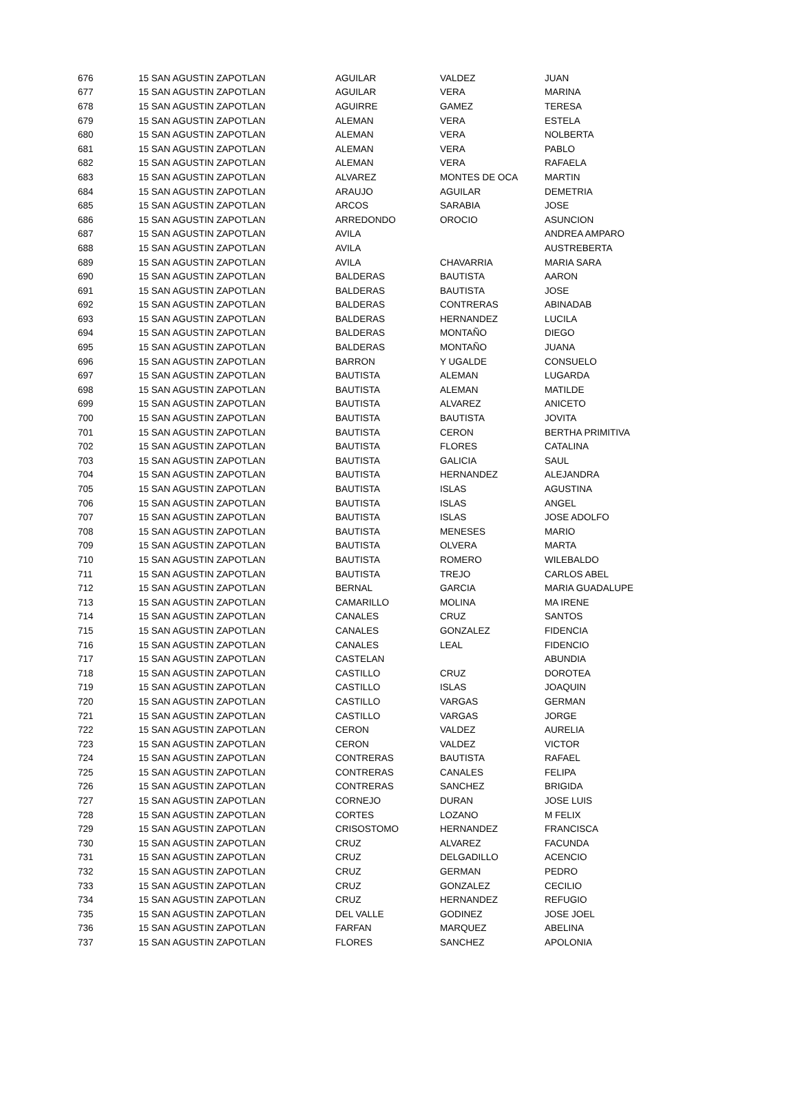| 676 | 15 SAN AGUSTIN ZAPOTLAN | AGUILAR | VALDEZ | JUAN |
| 677 | 15 SAN AGUSTIN ZAPOTLAN | AGUILAR | VERA | MARINA |
| 678 | 15 SAN AGUSTIN ZAPOTLAN | AGUIRRE | GAMEZ | TERESA |
| 679 | 15 SAN AGUSTIN ZAPOTLAN | ALEMAN | VERA | ESTELA |
| 680 | 15 SAN AGUSTIN ZAPOTLAN | ALEMAN | VERA | NOLBERTA |
| 681 | 15 SAN AGUSTIN ZAPOTLAN | ALEMAN | VERA | PABLO |
| 682 | 15 SAN AGUSTIN ZAPOTLAN | ALEMAN | VERA | RAFAELA |
| 683 | 15 SAN AGUSTIN ZAPOTLAN | ALVAREZ | MONTES DE OCA | MARTIN |
| 684 | 15 SAN AGUSTIN ZAPOTLAN | ARAUJO | AGUILAR | DEMETRIA |
| 685 | 15 SAN AGUSTIN ZAPOTLAN | ARCOS | SARABIA | JOSE |
| 686 | 15 SAN AGUSTIN ZAPOTLAN | ARREDONDO | OROCIO | ASUNCION |
| 687 | 15 SAN AGUSTIN ZAPOTLAN | AVILA | | ANDREA AMPARO |
| 688 | 15 SAN AGUSTIN ZAPOTLAN | AVILA | | AUSTREBERTA |
| 689 | 15 SAN AGUSTIN ZAPOTLAN | AVILA | CHAVARRIA | MARIA SARA |
| 690 | 15 SAN AGUSTIN ZAPOTLAN | BALDERAS | BAUTISTA | AARON |
| 691 | 15 SAN AGUSTIN ZAPOTLAN | BALDERAS | BAUTISTA | JOSE |
| 692 | 15 SAN AGUSTIN ZAPOTLAN | BALDERAS | CONTRERAS | ABINADAB |
| 693 | 15 SAN AGUSTIN ZAPOTLAN | BALDERAS | HERNANDEZ | LUCILA |
| 694 | 15 SAN AGUSTIN ZAPOTLAN | BALDERAS | MONTAÑO | DIEGO |
| 695 | 15 SAN AGUSTIN ZAPOTLAN | BALDERAS | MONTAÑO | JUANA |
| 696 | 15 SAN AGUSTIN ZAPOTLAN | BARRON | Y UGALDE | CONSUELO |
| 697 | 15 SAN AGUSTIN ZAPOTLAN | BAUTISTA | ALEMAN | LUGARDA |
| 698 | 15 SAN AGUSTIN ZAPOTLAN | BAUTISTA | ALEMAN | MATILDE |
| 699 | 15 SAN AGUSTIN ZAPOTLAN | BAUTISTA | ALVAREZ | ANICETO |
| 700 | 15 SAN AGUSTIN ZAPOTLAN | BAUTISTA | BAUTISTA | JOVITA |
| 701 | 15 SAN AGUSTIN ZAPOTLAN | BAUTISTA | CERON | BERTHA PRIMITIVA |
| 702 | 15 SAN AGUSTIN ZAPOTLAN | BAUTISTA | FLORES | CATALINA |
| 703 | 15 SAN AGUSTIN ZAPOTLAN | BAUTISTA | GALICIA | SAUL |
| 704 | 15 SAN AGUSTIN ZAPOTLAN | BAUTISTA | HERNANDEZ | ALEJANDRA |
| 705 | 15 SAN AGUSTIN ZAPOTLAN | BAUTISTA | ISLAS | AGUSTINA |
| 706 | 15 SAN AGUSTIN ZAPOTLAN | BAUTISTA | ISLAS | ANGEL |
| 707 | 15 SAN AGUSTIN ZAPOTLAN | BAUTISTA | ISLAS | JOSE ADOLFO |
| 708 | 15 SAN AGUSTIN ZAPOTLAN | BAUTISTA | MENESES | MARIO |
| 709 | 15 SAN AGUSTIN ZAPOTLAN | BAUTISTA | OLVERA | MARTA |
| 710 | 15 SAN AGUSTIN ZAPOTLAN | BAUTISTA | ROMERO | WILEBALDO |
| 711 | 15 SAN AGUSTIN ZAPOTLAN | BAUTISTA | TREJO | CARLOS ABEL |
| 712 | 15 SAN AGUSTIN ZAPOTLAN | BERNAL | GARCIA | MARIA GUADALUPE |
| 713 | 15 SAN AGUSTIN ZAPOTLAN | CAMARILLO | MOLINA | MA IRENE |
| 714 | 15 SAN AGUSTIN ZAPOTLAN | CANALES | CRUZ | SANTOS |
| 715 | 15 SAN AGUSTIN ZAPOTLAN | CANALES | GONZALEZ | FIDENCIA |
| 716 | 15 SAN AGUSTIN ZAPOTLAN | CANALES | LEAL | FIDENCIO |
| 717 | 15 SAN AGUSTIN ZAPOTLAN | CASTELAN | | ABUNDIA |
| 718 | 15 SAN AGUSTIN ZAPOTLAN | CASTILLO | CRUZ | DOROTEA |
| 719 | 15 SAN AGUSTIN ZAPOTLAN | CASTILLO | ISLAS | JOAQUIN |
| 720 | 15 SAN AGUSTIN ZAPOTLAN | CASTILLO | VARGAS | GERMAN |
| 721 | 15 SAN AGUSTIN ZAPOTLAN | CASTILLO | VARGAS | JORGE |
| 722 | 15 SAN AGUSTIN ZAPOTLAN | CERON | VALDEZ | AURELIA |
| 723 | 15 SAN AGUSTIN ZAPOTLAN | CERON | VALDEZ | VICTOR |
| 724 | 15 SAN AGUSTIN ZAPOTLAN | CONTRERAS | BAUTISTA | RAFAEL |
| 725 | 15 SAN AGUSTIN ZAPOTLAN | CONTRERAS | CANALES | FELIPA |
| 726 | 15 SAN AGUSTIN ZAPOTLAN | CONTRERAS | SANCHEZ | BRIGIDA |
| 727 | 15 SAN AGUSTIN ZAPOTLAN | CORNEJO | DURAN | JOSE LUIS |
| 728 | 15 SAN AGUSTIN ZAPOTLAN | CORTES | LOZANO | M FELIX |
| 729 | 15 SAN AGUSTIN ZAPOTLAN | CRISOSTOMO | HERNANDEZ | FRANCISCA |
| 730 | 15 SAN AGUSTIN ZAPOTLAN | CRUZ | ALVAREZ | FACUNDA |
| 731 | 15 SAN AGUSTIN ZAPOTLAN | CRUZ | DELGADILLO | ACENCIO |
| 732 | 15 SAN AGUSTIN ZAPOTLAN | CRUZ | GERMAN | PEDRO |
| 733 | 15 SAN AGUSTIN ZAPOTLAN | CRUZ | GONZALEZ | CECILIO |
| 734 | 15 SAN AGUSTIN ZAPOTLAN | CRUZ | HERNANDEZ | REFUGIO |
| 735 | 15 SAN AGUSTIN ZAPOTLAN | DEL VALLE | GODINEZ | JOSE JOEL |
| 736 | 15 SAN AGUSTIN ZAPOTLAN | FARFAN | MARQUEZ | ABELINA |
| 737 | 15 SAN AGUSTIN ZAPOTLAN | FLORES | SANCHEZ | APOLONIA |